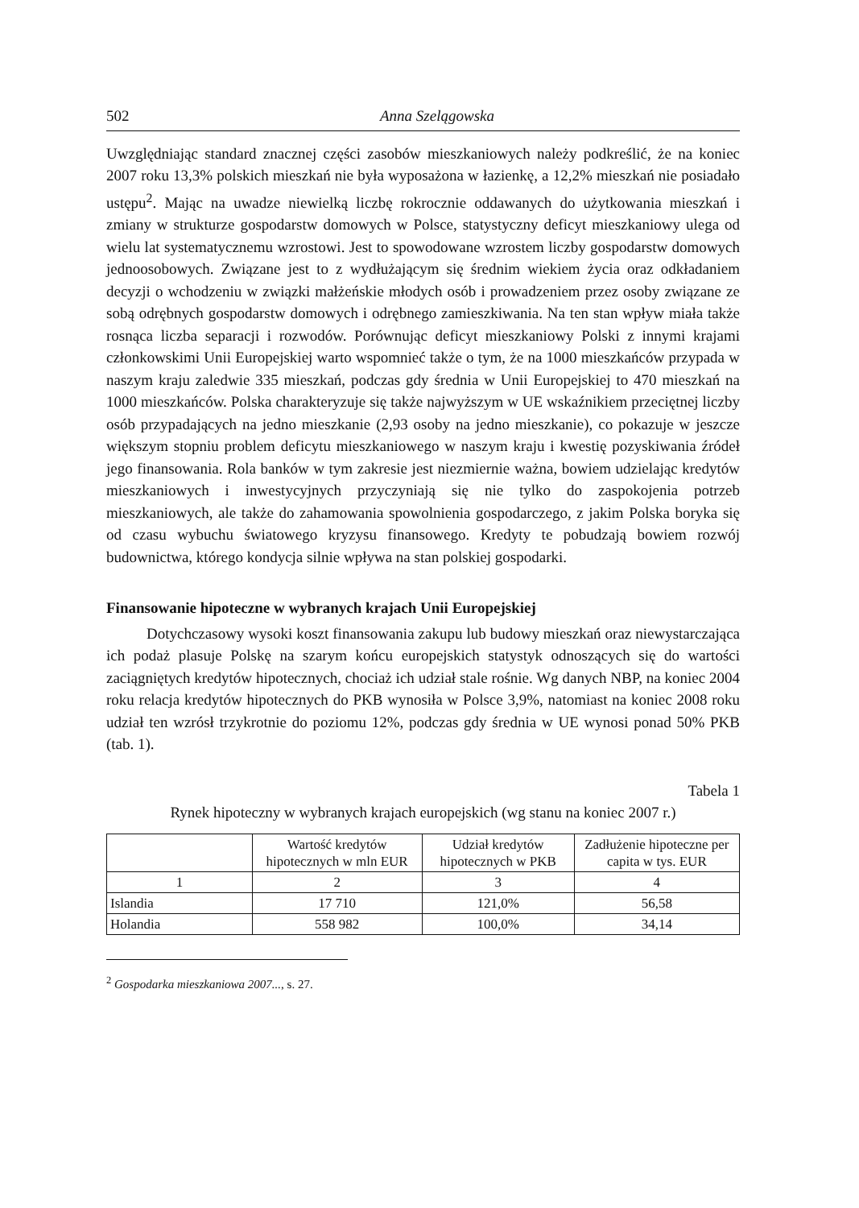502 Anna Szelągowska
Uwzględniając standard znacznej części zasobów mieszkaniowych należy podkreślić, że na koniec 2007 roku 13,3% polskich mieszkań nie była wyposażona w łazienkę, a 12,2% mieszkań nie posiadało ustępu<sup>2</sup>. Mając na uwadze niewielką liczbę rokrocznie oddawanych do użytkowania mieszkań i zmiany w strukturze gospodarstw domowych w Polsce, statystyczny deficyt mieszkaniowy ulega od wielu lat systematycznemu wzrostowi. Jest to spowodowane wzrostem liczby gospodarstw domowych jednoosobowych. Związane jest to z wydłużającym się średnim wiekiem życia oraz odkładaniem decyzji o wchodzeniu w związki małżeńskie młodych osób i prowadzeniem przez osoby związane ze sobą odrębnych gospodarstw domowych i odrębnego zamieszkiwania. Na ten stan wpływ miała także rosnąca liczba separacji i rozwodów. Porównując deficyt mieszkaniowy Polski z innymi krajami członkowskimi Unii Europejskiej warto wspomnieć także o tym, że na 1000 mieszkańców przypada w naszym kraju zaledwie 335 mieszkań, podczas gdy średnia w Unii Europejskiej to 470 mieszkań na 1000 mieszkańców. Polska charakteryzuje się także najwyższym w UE wskaźnikiem przeciętnej liczby osób przypadających na jedno mieszkanie (2,93 osoby na jedno mieszkanie), co pokazuje w jeszcze większym stopniu problem deficytu mieszkaniowego w naszym kraju i kwestię pozyskiwania źródeł jego finansowania. Rola banków w tym zakresie jest niezmiernie ważna, bowiem udzielając kredytów mieszkaniowych i inwestycyjnych przyczyniają się nie tylko do zaspokojenia potrzeb mieszkaniowych, ale także do zahamowania spowolnienia gospodarczego, z jakim Polska boryka się od czasu wybuchu światowego kryzysu finansowego. Kredyty te pobudzają bowiem rozwój budownictwa, którego kondycja silnie wpływa na stan polskiej gospodarki.
Finansowanie hipoteczne w wybranych krajach Unii Europejskiej
Dotychczasowy wysoki koszt finansowania zakupu lub budowy mieszkań oraz niewystarczająca ich podaż plasuje Polskę na szarym końcu europejskich statystyk odnoszących się do wartości zaciągniętych kredytów hipotecznych, chociaż ich udział stale rośnie. Wg danych NBP, na koniec 2004 roku relacja kredytów hipotecznych do PKB wynosiła w Polsce 3,9%, natomiast na koniec 2008 roku udział ten wzrósł trzykrotnie do poziomu 12%, podczas gdy średnia w UE wynosi ponad 50% PKB (tab. 1).
Tabela 1
Rynek hipoteczny w wybranych krajach europejskich (wg stanu na koniec 2007 r.)
| | Wartość kredytów hipotecznych w mln EUR | Udział kredytów hipotecznych w PKB | Zadłużenie hipoteczne per capita w tys. EUR |
| --- | --- | --- | --- |
| 1 | 2 | 3 | 4 |
| Islandia | 17 710 | 121,0% | 56,58 |
| Holandia | 558 982 | 100,0% | 34,14 |
<sup>2</sup> Gospodarka mieszkaniowa 2007..., s. 27.